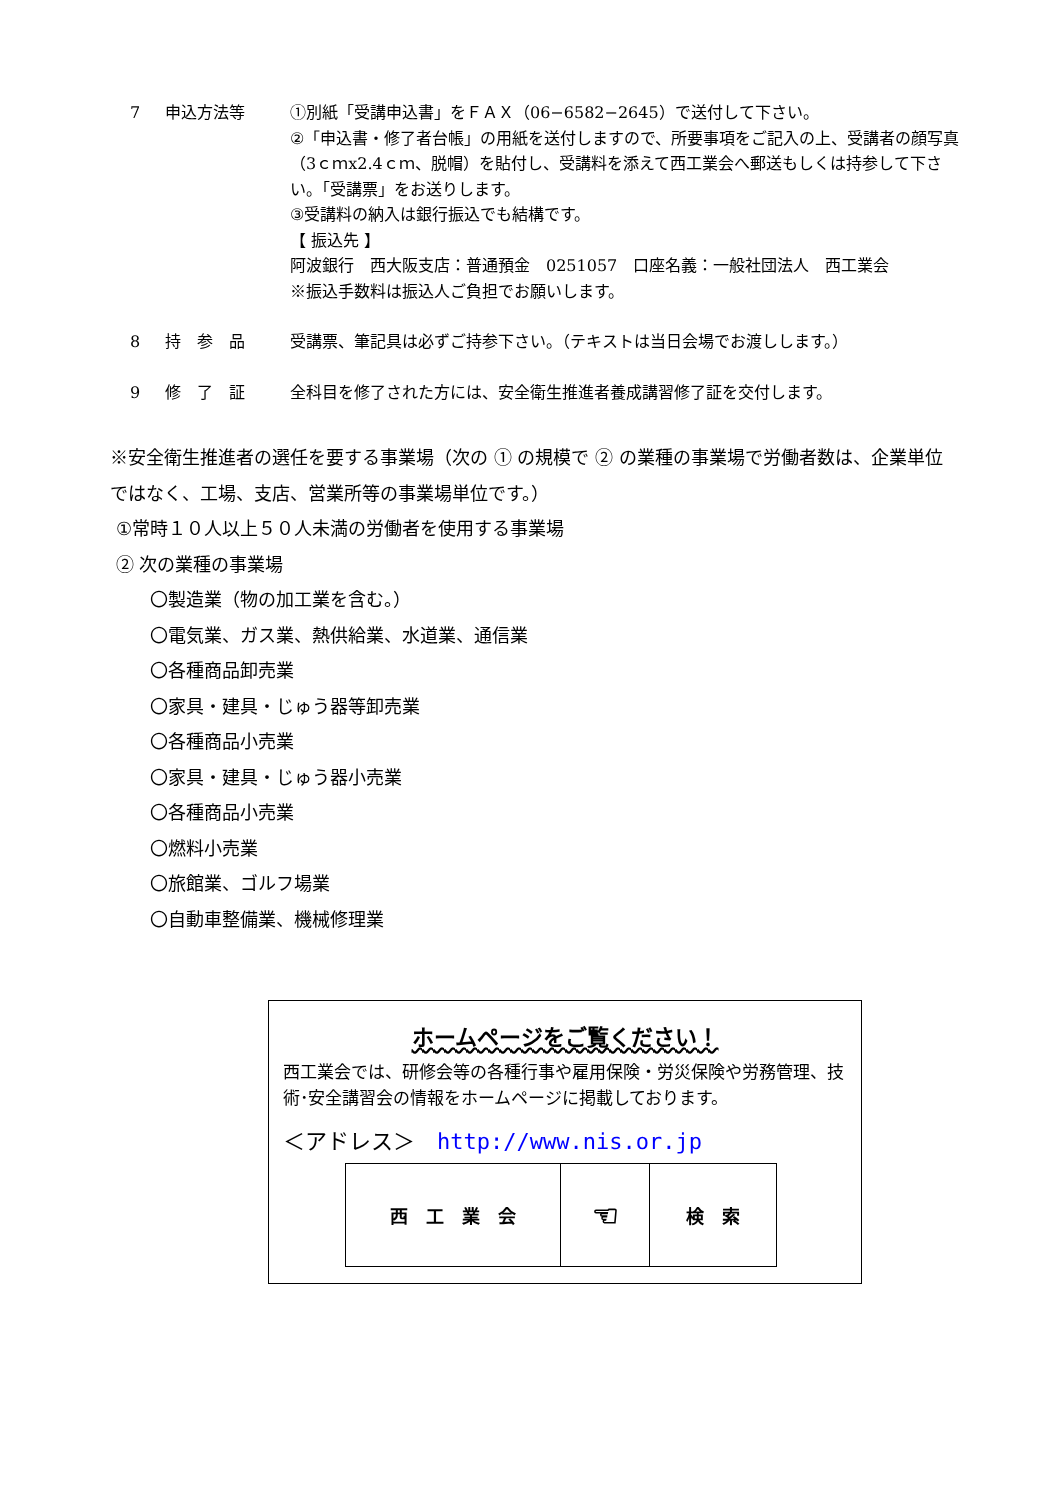7 申込方法等 ①別紙「受講申込書」をＦＡＸ（06−6582−2645）で送付して下さい。
②「申込書・修了者台帳」の用紙を送付しますので、所要事項をご記入の上、受講者の顔写真（3ｃｍx2.4ｃｍ、脱帽）を貼付し、受講料を添えて西工業会へ郵送もしくは持参して下さい。「受講票」をお送りします。
③受講料の納入は銀行振込でも結構です。
【 振込先 】
阿波銀行　西大阪支店：普通預金　0251057　口座名義：一般社団法人　西工業会
※振込手数料は振込人ご負担でお願いします。
8 持　参　品 受講票、筆記具は必ずご持参下さい。（テキストは当日会場でお渡しします。）
9 修　了　証 全科目を修了された方には、安全衛生推進者養成講習修了証を交付します。
※安全衛生推進者の選任を要する事業場（次の ① の規模で ② の業種の事業場で労働者数は、企業単位ではなく、工場、支店、営業所等の事業場単位です。）
①常時１０人以上５０人未満の労働者を使用する事業場
② 次の業種の事業場
〇製造業（物の加工業を含む。）
〇電気業、ガス業、熱供給業、水道業、通信業
〇各種商品卸売業
〇家具・建具・じゅう器等卸売業
〇各種商品小売業
〇家具・建具・じゅう器小売業
〇各種商品小売業
〇燃料小売業
〇旅館業、ゴルフ場業
〇自動車整備業、機械修理業
ホームページをご覧ください！
西工業会では、研修会等の各種行事や雇用保険・労災保険や労務管理、技術･安全講習会の情報をホームページに掲載しております。
＜アドレス＞　http://www.nis.or.jp
| 西 工 業 会 | ☜ | 検 索 |